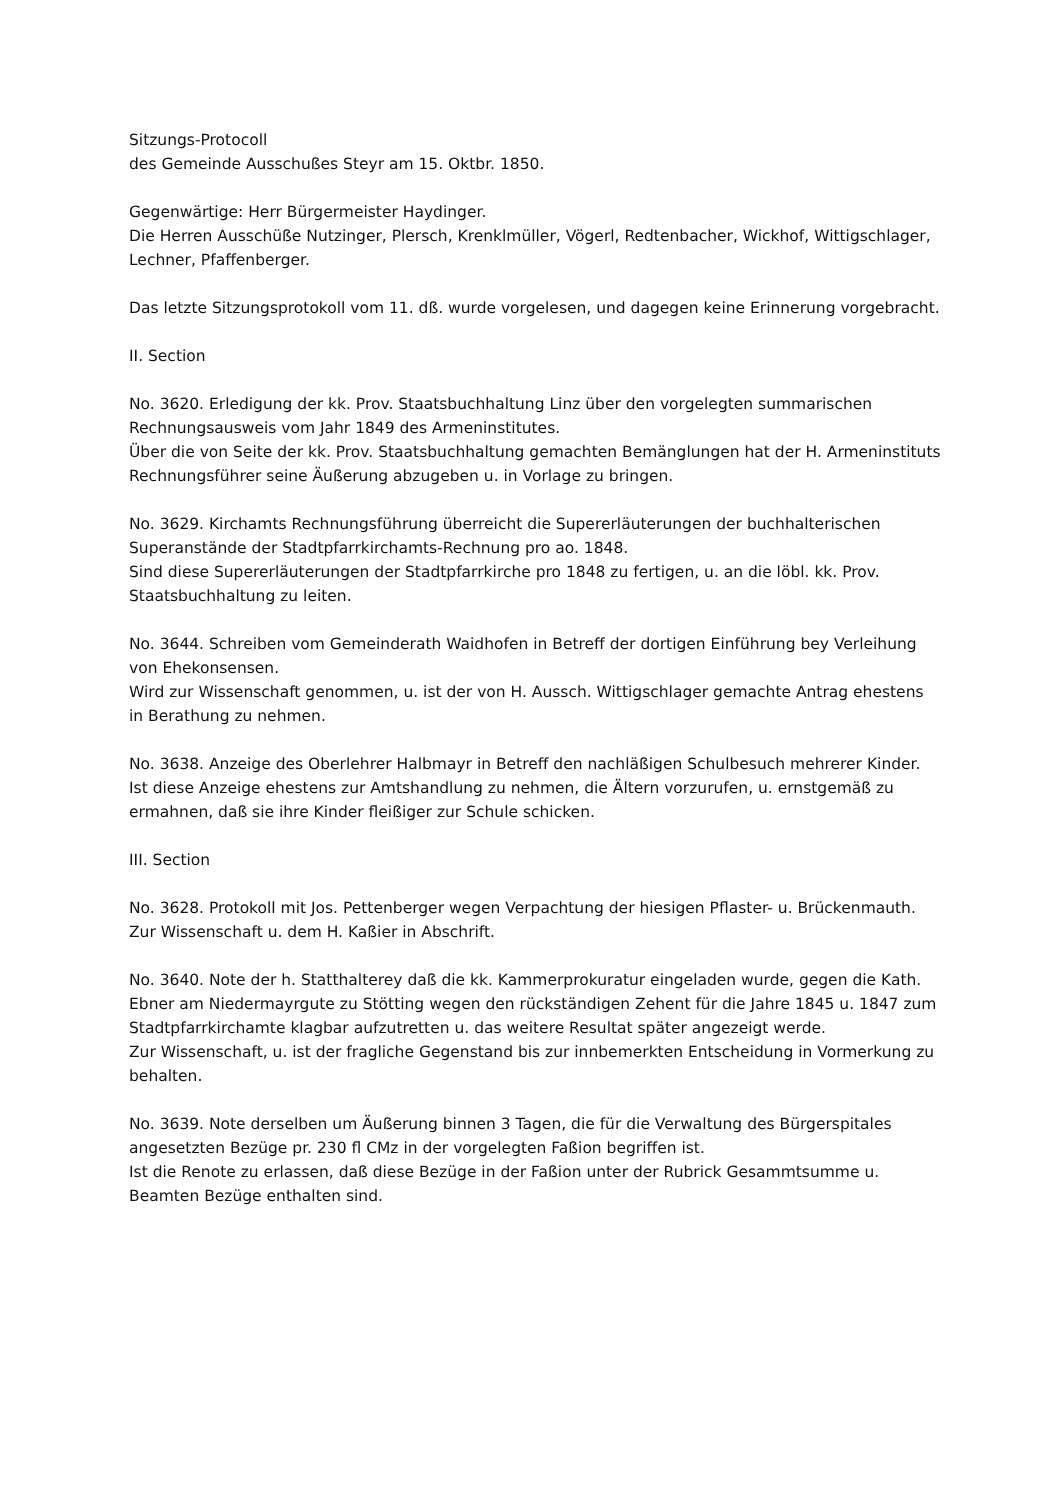Sitzungs-Protocoll
des Gemeinde Ausschußes Steyr am 15. Oktbr. 1850.
Gegenwärtige: Herr Bürgermeister Haydinger.
Die Herren Ausschüße Nutzinger, Plersch, Krenklmüller, Vögerl, Redtenbacher, Wickhof, Wittigschlager, Lechner, Pfaffenberger.
Das letzte Sitzungsprotokoll vom 11. dß. wurde vorgelesen, und dagegen keine Erinnerung vorgebracht.
II. Section
No. 3620. Erledigung der kk. Prov. Staatsbuchhaltung Linz über den vorgelegten summarischen Rechnungsausweis vom Jahr 1849 des Armeninstitutes.
Über die von Seite der kk. Prov. Staatsbuchhaltung gemachten Bemänglungen hat der H. Armeninstituts Rechnungsführer seine Äußerung abzugeben u. in Vorlage zu bringen.
No. 3629. Kirchamts Rechnungsführung überreicht die Supererläuterungen der buchhalterischen Superanstände der Stadtpfarrkirchamts-Rechnung pro ao. 1848.
Sind diese Supererläuterungen der Stadtpfarrkirche pro 1848 zu fertigen, u. an die löbl. kk. Prov. Staatsbuchhaltung zu leiten.
No. 3644. Schreiben vom Gemeinderath Waidhofen in Betreff der dortigen Einführung bey Verleihung von Ehekonsensen.
Wird zur Wissenschaft genommen, u. ist der von H. Aussch. Wittigschlager gemachte Antrag ehestens in Berathung zu nehmen.
No. 3638. Anzeige des Oberlehrer Halbmayr in Betreff den nachläßigen Schulbesuch mehrerer Kinder.
Ist diese Anzeige ehestens zur Amtshandlung zu nehmen, die Ältern vorzurufen, u. ernstgemäß zu ermahnen, daß sie ihre Kinder fleißiger zur Schule schicken.
III. Section
No. 3628. Protokoll mit Jos. Pettenberger wegen Verpachtung der hiesigen Pflaster- u. Brückenmauth.
Zur Wissenschaft u. dem H. Kaßier in Abschrift.
No. 3640. Note der h. Statthalterey daß die kk. Kammerprokuratur eingeladen wurde, gegen die Kath. Ebner am Niedermayrgute zu Stötting wegen den rückständigen Zehent für die Jahre 1845 u. 1847 zum Stadtpfarrkirchamte klagbar aufzutretten u. das weitere Resultat später angezeigt werde.
Zur Wissenschaft, u. ist der fragliche Gegenstand bis zur innbemerkten Entscheidung in Vormerkung zu behalten.
No. 3639. Note derselben um Äußerung binnen 3 Tagen, die für die Verwaltung des Bürgerspitales angesetzten Bezüge pr. 230 fl CMz in der vorgelegten Faßion begriffen ist.
Ist die Renote zu erlassen, daß diese Bezüge in der Faßion unter der Rubrick Gesammtsumme u. Beamten Bezüge enthalten sind.